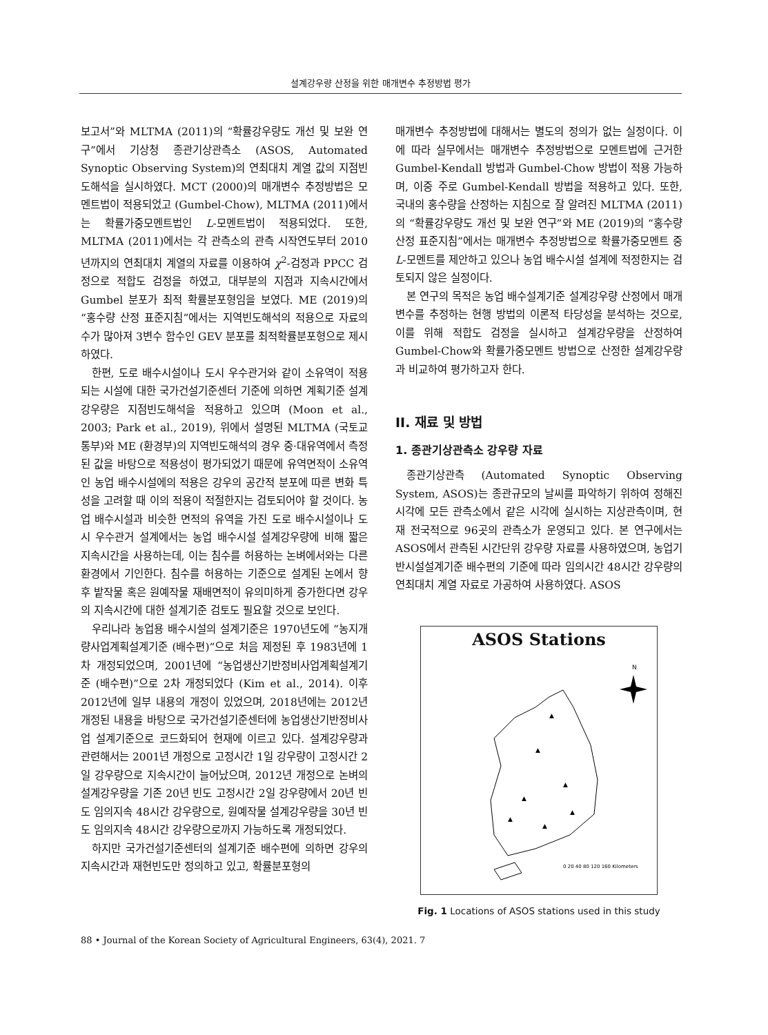설계강우량 산정을 위한 매개변수 추정방법 평가
보고서”와 MLTMA (2011)의 “확률강우량도 개선 및 보완 연구”에서 기상청 종관기상관측소 (ASOS, Automated Synoptic Observing System)의 연최대치 계열 값의 지점빈도해석을 실시하였다. MCT (2000)의 매개변수 추정방법은 모멘트법이 적용되었고 (Gumbel-Chow), MLTMA (2011)에서는 확률가중모멘트법인 L-모멘트법이 적용되었다. 또한, MLTMA (2011)에서는 각 관측소의 관측 시작연도부터 2010년까지의 연최대치 계열의 자료를 이용하여 χ<sup>2</sup>-검정과 PPCC 검정으로 적합도 검정을 하였고, 대부분의 지점과 지속시간에서 Gumbel 분포가 최적 확률분포형임을 보였다. ME (2019)의 “홍수량 산정 표준지침”에서는 지역빈도해석의 적용으로 자료의 수가 많아져 3변수 함수인 GEV 분포를 최적확률분포형으로 제시하였다.
한편, 도로 배수시설이나 도시 우수관거와 같이 소유역이 적용되는 시설에 대한 국가건설기준센터 기준에 의하면 계획기준 설계강우량은 지점빈도해석을 적용하고 있으며 (Moon et al., 2003; Park et al., 2019), 위에서 설명된 MLTMA (국토교통부)와 ME (환경부)의 지역빈도해석의 경우 중·대유역에서 측정된 값을 바탕으로 적용성이 평가되었기 때문에 유역면적이 소유역인 농업 배수시설에의 적용은 강우의 공간적 분포에 따른 변화 특성을 고려할 때 이의 적용이 적절한지는 검토되어야 할 것이다. 농업 배수시설과 비슷한 면적의 유역을 가진 도로 배수시설이나 도시 우수관거 설계에서는 농업 배수시설 설계강우량에 비해 짧은 지속시간을 사용하는데, 이는 침수를 허용하는 논벼에서와는 다른 환경에서 기인한다. 침수를 허용하는 기준으로 설계된 논에서 향후 밭작물 혹은 원예작물 재배면적이 유의미하게 증가한다면 강우의 지속시간에 대한 설계기준 검토도 필요할 것으로 보인다.
우리나라 농업용 배수시설의 설계기준은 1970년도에 “농지개량사업계획설계기준 (배수편)”으로 처음 제정된 후 1983년에 1차 개정되었으며, 2001년에 “농업생산기반정비사업계획설계기준 (배수편)”으로 2차 개정되었다 (Kim et al., 2014). 이후 2012년에 일부 내용의 개정이 있었으며, 2018년에는 2012년 개정된 내용을 바탕으로 국가건설기준센터에 농업생산기반정비사업 설계기준으로 코드화되어 현재에 이르고 있다. 설계강우량과 관련해서는 2001년 개정으로 고정시간 1일 강우량이 고정시간 2일 강우량으로 지속시간이 늘어났으며, 2012년 개정으로 논벼의 설계강우량을 기존 20년 빈도 고정시간 2일 강우량에서 20년 빈도 임의지속 48시간 강우량으로, 원예작물 설계강우량을 30년 빈도 임의지속 48시간 강우량으로까지 가능하도록 개정되었다.
하지만 국가건설기준센터의 설계기준 배수편에 의하면 강우의 지속시간과 재현빈도만 정의하고 있고, 확률분포형의
매개변수 추정방법에 대해서는 별도의 정의가 없는 실정이다. 이에 따라 실무에서는 매개변수 추정방법으로 모멘트법에 근거한 Gumbel-Kendall 방법과 Gumbel-Chow 방법이 적용 가능하며, 이중 주로 Gumbel-Kendall 방법을 적용하고 있다. 또한, 국내의 홍수량을 산정하는 지침으로 잘 알려진 MLTMA (2011)의 “확률강우량도 개선 및 보완 연구”와 ME (2019)의 “홍수량 산정 표준지침”에서는 매개변수 추정방법으로 확률가중모멘트 중 L-모멘트를 제안하고 있으나 농업 배수시설 설계에 적정한지는 검토되지 않은 실정이다.
본 연구의 목적은 농업 배수설계기준 설계강우량 산정에서 매개변수를 추정하는 현행 방법의 이론적 타당성을 분석하는 것으로, 이를 위해 적합도 검정을 실시하고 설계강우량을 산정하여 Gumbel-Chow와 확률가중모멘트 방법으로 산정한 설계강우량과 비교하여 평가하고자 한다.
II. 재료 및 방법
1. 종관기상관측소 강우량 자료
종관기상관측 (Automated Synoptic Observing System, ASOS)는 종관규모의 날씨를 파악하기 위하여 정해진 시각에 모든 관측소에서 같은 시각에 실시하는 지상관측이며, 현재 전국적으로 96곳의 관측소가 운영되고 있다. 본 연구에서는 ASOS에서 관측된 시간단위 강우량 자료를 사용하였으며, 농업기반시설설계기준 배수편의 기준에 따라 임의시간 48시간 강우량의 연최대치 계열 자료로 가공하여 사용하였다. ASOS
ASOS Stations
N
▲
▲
▲
▲
▲
▲
▲
0 20 40 80 120 160 Kilometers
Fig. 1 Locations of ASOS stations used in this study
88 • Journal of the Korean Society of Agricultural Engineers, 63(4), 2021. 7